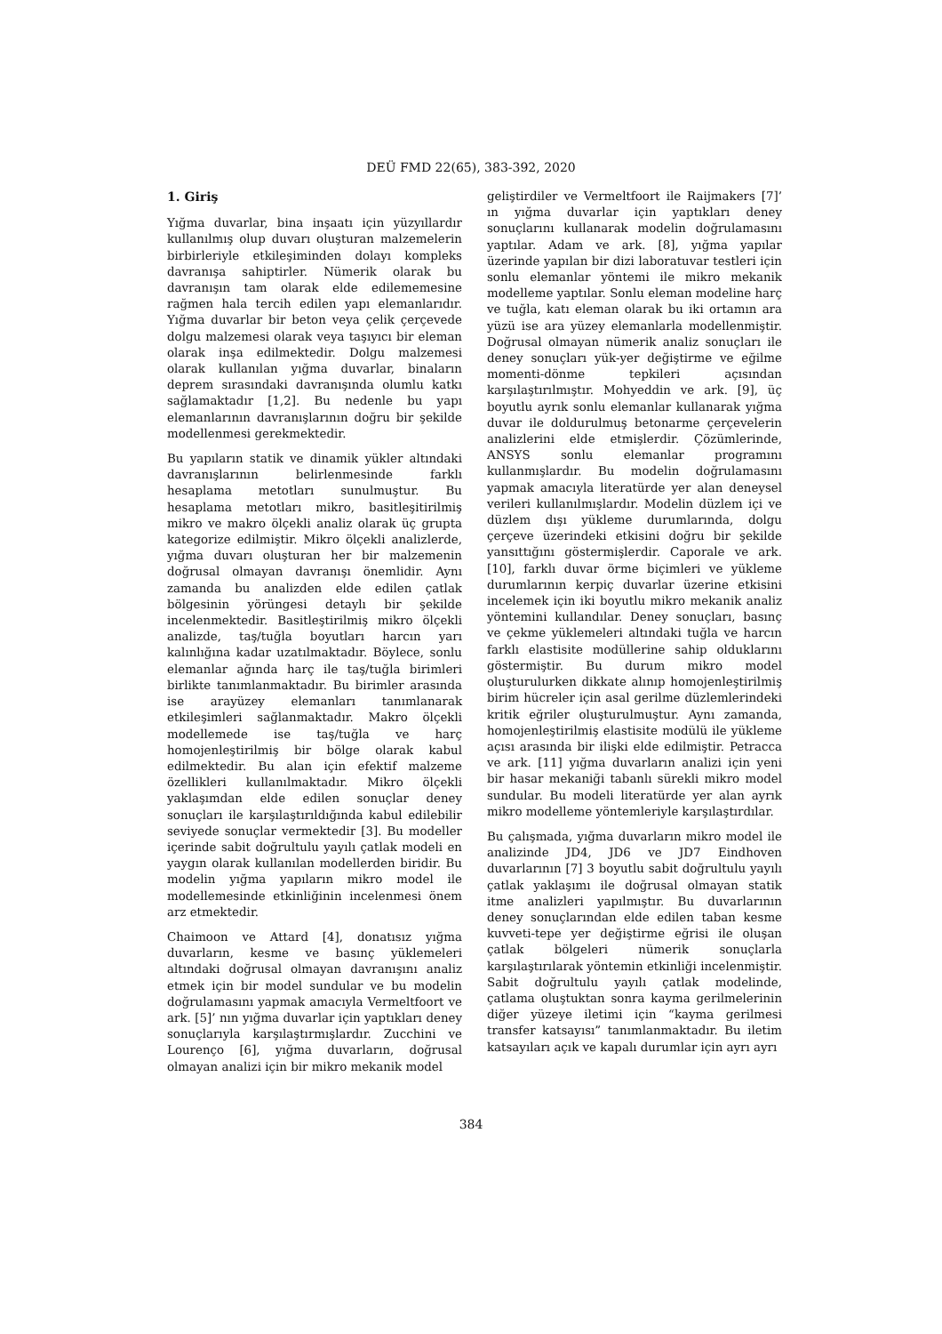DEÜ FMD 22(65), 383-392, 2020
1. Giriş
Yığma duvarlar, bina inşaatı için yüzyıllardır kullanılmış olup duvarı oluşturan malzemelerin birbirleriyle etkileşiminden dolayı kompleks davranışa sahiptirler. Nümerik olarak bu davranışın tam olarak elde edilememesine rağmen hala tercih edilen yapı elemanlarıdır. Yığma duvarlar bir beton veya çelik çerçevede dolgu malzemesi olarak veya taşıyıcı bir eleman olarak inşa edilmektedir. Dolgu malzemesi olarak kullanılan yığma duvarlar, binaların deprem sırasındaki davranışında olumlu katkı sağlamaktadır [1,2]. Bu nedenle bu yapı elemanlarının davranışlarının doğru bir şekilde modellenmesi gerekmektedir.
Bu yapıların statik ve dinamik yükler altındaki davranışlarının belirlenmesinde farklı hesaplama metotları sunulmuştur. Bu hesaplama metotları mikro, basitleşitirilmiş mikro ve makro ölçekli analiz olarak üç grupta kategorize edilmiştir. Mikro ölçekli analizlerde, yığma duvarı oluşturan her bir malzemenin doğrusal olmayan davranışı önemlidir. Aynı zamanda bu analizden elde edilen çatlak bölgesinin yörüngesi detaylı bir şekilde incelenmektedir. Basitleştirilmiş mikro ölçekli analizde, taş/tuğla boyutları harcın yarı kalınlığına kadar uzatılmaktadır. Böylece, sonlu elemanlar ağında harç ile taş/tuğla birimleri birlikte tanımlanmaktadır. Bu birimler arasında ise arayüzey elemanları tanımlanarak etkileşimleri sağlanmaktadır. Makro ölçekli modellemede ise taş/tuğla ve harç homojenleştirilmiş bir bölge olarak kabul edilmektedir. Bu alan için efektif malzeme özellikleri kullanılmaktadır. Mikro ölçekli yaklaşımdan elde edilen sonuçlar deney sonuçları ile karşılaştırıldığında kabul edilebilir seviyede sonuçlar vermektedir [3]. Bu modeller içerinde sabit doğrultulu yayılı çatlak modeli en yaygın olarak kullanılan modellerden biridir. Bu modelin yığma yapıların mikro model ile modellemesinde etkinliğinin incelenmesi önem arz etmektedir.
Chaimoon ve Attard [4], donatısız yığma duvarların, kesme ve basınç yüklemeleri altındaki doğrusal olmayan davranışını analiz etmek için bir model sundular ve bu modelin doğrulamasını yapmak amacıyla Vermeltfoort ve ark. [5]’ nın yığma duvarlar için yaptıkları deney sonuçlarıyla karşılaştırmışlardır. Zucchini ve Lourenço [6], yığma duvarların, doğrusal olmayan analizi için bir mikro mekanik model
geliştirdiler ve Vermeltfoort ile Raijmakers [7]’ ın yığma duvarlar için yaptıkları deney sonuçlarını kullanarak modelin doğrulamasını yaptılar. Adam ve ark. [8], yığma yapılar üzerinde yapılan bir dizi laboratuvar testleri için sonlu elemanlar yöntemi ile mikro mekanik modelleme yaptılar. Sonlu eleman modeline harç ve tuğla, katı eleman olarak bu iki ortamın ara yüzü ise ara yüzey elemanlarla modellenmiştir. Doğrusal olmayan nümerik analiz sonuçları ile deney sonuçları yük-yer değiştirme ve eğilme momenti-dönme tepkileri açısından karşılaştırılmıştır. Mohyeddin ve ark. [9], üç boyutlu ayrık sonlu elemanlar kullanarak yığma duvar ile doldurulmuş betonarme çerçevelerin analizlerini elde etmişlerdir. Çözümlerinde, ANSYS sonlu elemanlar programını kullanmışlardır. Bu modelin doğrulamasını yapmak amacıyla literatürde yer alan deneysel verileri kullanılmışlardır. Modelin düzlem içi ve düzlem dışı yükleme durumlarında, dolgu çerçeve üzerindeki etkisini doğru bir şekilde yansıttığını göstermişlerdir. Caporale ve ark. [10], farklı duvar örme biçimleri ve yükleme durumlarının kerpiç duvarlar üzerine etkisini incelemek için iki boyutlu mikro mekanik analiz yöntemini kullandılar. Deney sonuçları, basınç ve çekme yüklemeleri altındaki tuğla ve harcın farklı elastisite modüllerine sahip olduklarını göstermiştir. Bu durum mikro model oluşturulurken dikkate alınıp homojenleştirilmiş birim hücreler için asal gerilme düzlemlerindeki kritik eğriler oluşturulmuştur. Aynı zamanda, homojenleştirilmiş elastisite modülü ile yükleme açısı arasında bir ilişki elde edilmiştir. Petracca ve ark. [11] yığma duvarların analizi için yeni bir hasar mekaniği tabanlı sürekli mikro model sundular. Bu modeli literatürde yer alan ayrık mikro modelleme yöntemleriyle karşılaştırdılar.
Bu çalışmada, yığma duvarların mikro model ile analizinde JD4, JD6 ve JD7 Eindhoven duvarlarının [7] 3 boyutlu sabit doğrultulu yayılı çatlak yaklaşımı ile doğrusal olmayan statik itme analizleri yapılmıştır. Bu duvarlarının deney sonuçlarından elde edilen taban kesme kuvveti-tepe yer değiştirme eğrisi ile oluşan çatlak bölgeleri nümerik sonuçlarla karşılaştırılarak yöntemin etkinliği incelenmiştir. Sabit doğrultulu yayılı çatlak modelinde, çatlama oluştuktan sonra kayma gerilmelerinin diğer yüzeye iletimi için “kayma gerilmesi transfer katsayısı” tanımlanmaktadır. Bu iletim katsayıları açık ve kapalı durumlar için ayrı ayrı
384